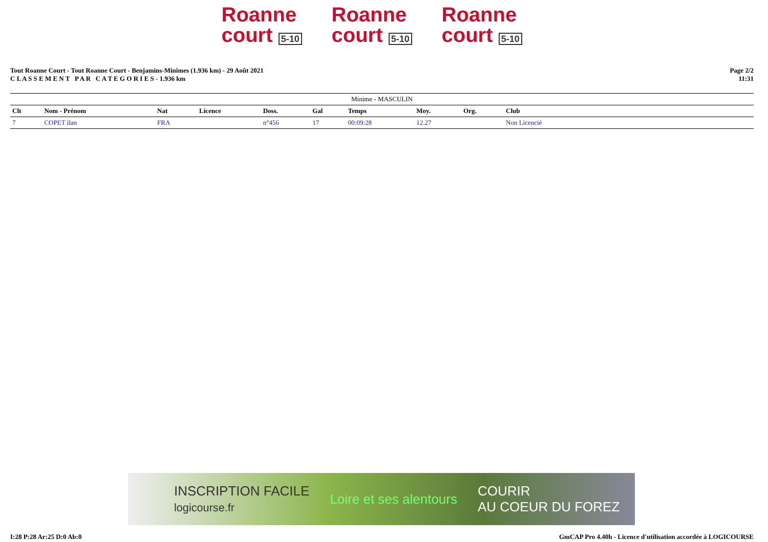Roanne
court 5-10
Roanne
court 5-10
Roanne
court 5-10
Tout Roanne Court - Tout Roanne Court - Benjamins-Minimes (1.936 km) - 29 Août 2021
C L A S S E M E N T P A R C A T E G O R I E S - 1.936 km
Page 2/2
11:31
| Minime - MASCULIN | | | | | | | | | |
| --- | --- | --- | --- | --- | --- | --- | --- | --- | --- |
| Clt | Nom - Prénom | Nat | Licence | Doss. | Gal | Temps | Moy. | Org. | Club |
| 7 | COPET ilan | FRA | | n°456 | 17 | 00:09:28 | 12.27 | | Non Licencié |
INSCRIPTION FACILE
logicourse.fr Loire et ses alentours COURIR
AU COEUR DU FOREZ
I:28 P:28 Ar:25 D:0 Ab:0 GmCAP Pro 4.40h - Licence d'utilisation accordée à LOGICOURSE